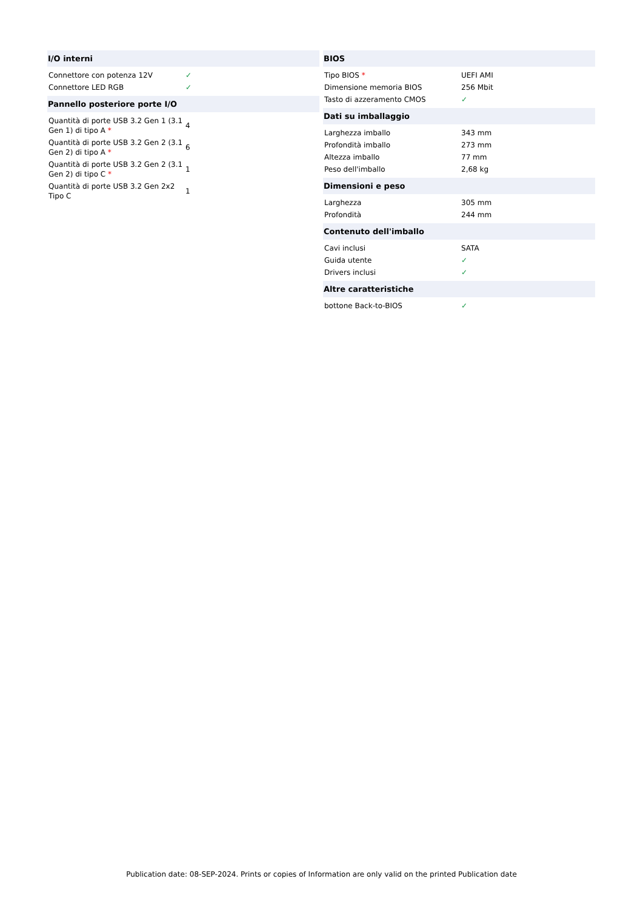| I/O interni | |
| --- | --- |
| Connettore con potenza 12V | ✓ |
| Connettore LED RGB | ✓ |
| Pannello posteriore porte I/O | |
| Quantità di porte USB 3.2 Gen 1 (3.1 Gen 1) di tipo A * | 4 |
| Quantità di porte USB 3.2 Gen 2 (3.1 Gen 2) di tipo A * | 6 |
| Quantità di porte USB 3.2 Gen 2 (3.1 Gen 2) di tipo C * | 1 |
| Quantità di porte USB 3.2 Gen 2x2 Tipo C | 1 |
| BIOS | |
| --- | --- |
| Tipo BIOS * | UEFI AMI |
| Dimensione memoria BIOS | 256 Mbit |
| Tasto di azzeramento CMOS | ✓ |
| Dati su imballaggio | |
| Larghezza imballo | 343 mm |
| Profondità imballo | 273 mm |
| Altezza imballo | 77 mm |
| Peso dell'imballo | 2,68 kg |
| Dimensioni e peso | |
| Larghezza | 305 mm |
| Profondità | 244 mm |
| Contenuto dell'imballo | |
| Cavi inclusi | SATA |
| Guida utente | ✓ |
| Drivers inclusi | ✓ |
| Altre caratteristiche | |
| bottone Back-to-BIOS | ✓ |
Publication date: 08-SEP-2024. Prints or copies of Information are only valid on the printed Publication date